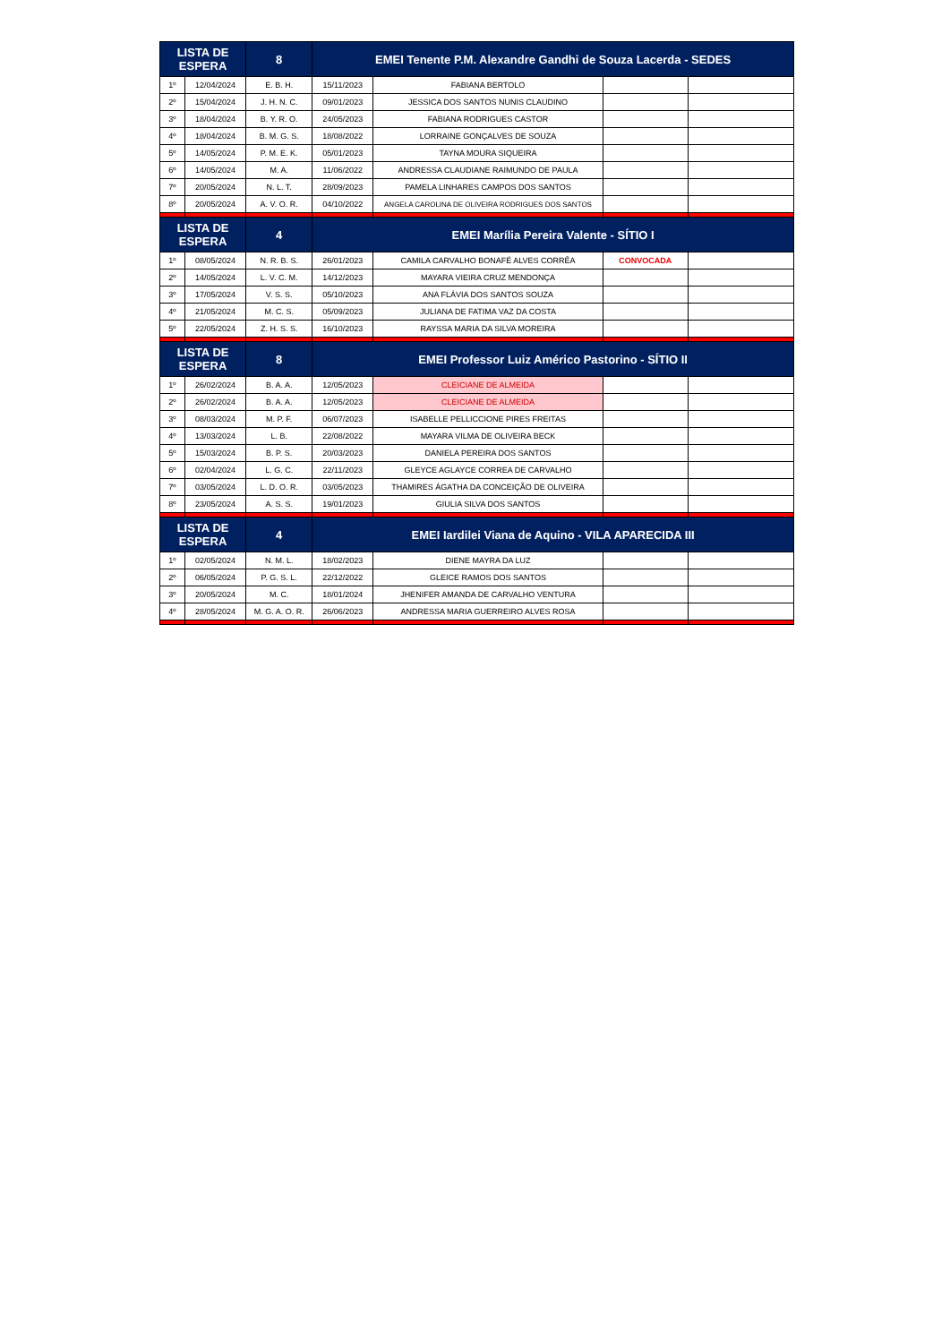| LISTA DE ESPERA | | 8 | EMEI Tenente P.M. Alexandre Gandhi de Souza Lacerda - SEDES | | | |
| --- | --- | --- | --- | --- | --- | --- |
| 1º | 12/04/2024 | E. B. H. | 15/11/2023 | FABIANA BERTOLO | | |
| 2º | 15/04/2024 | J. H. N. C. | 09/01/2023 | JESSICA DOS SANTOS NUNIS CLAUDINO | | |
| 3º | 18/04/2024 | B. Y. R. O. | 24/05/2023 | FABIANA RODRIGUES CASTOR | | |
| 4º | 18/04/2024 | B. M. G. S. | 18/08/2022 | LORRAINE GONÇALVES DE SOUZA | | |
| 5º | 14/05/2024 | P. M. E. K. | 05/01/2023 | TAYNA MOURA SIQUEIRA | | |
| 6º | 14/05/2024 | M. A. | 11/06/2022 | ANDRESSA CLAUDIANE RAIMUNDO DE PAULA | | |
| 7º | 20/05/2024 | N. L. T. | 28/09/2023 | PAMELA LINHARES CAMPOS DOS SANTOS | | |
| 8º | 20/05/2024 | A. V. O. R. | 04/10/2022 | ANGELA CAROLINA DE OLIVEIRA RODRIGUES DOS SANTOS | | |
| LISTA DE ESPERA | | 4 | EMEI Marília Pereira Valente - SÍTIO I | | | |
| 1º | 08/05/2024 | N. R. B. S. | 26/01/2023 | CAMILA CARVALHO BONAFÉ ALVES CORRÊA | CONVOCADA | |
| 2º | 14/05/2024 | L. V. C. M. | 14/12/2023 | MAYARA VIEIRA CRUZ MENDONÇA | | |
| 3º | 17/05/2024 | V. S. S. | 05/10/2023 | ANA FLÁVIA DOS SANTOS SOUZA | | |
| 4º | 21/05/2024 | M. C. S. | 05/09/2023 | JULIANA DE FATIMA VAZ DA COSTA | | |
| 5º | 22/05/2024 | Z. H. S. S. | 16/10/2023 | RAYSSA MARIA DA SILVA MOREIRA | | |
| LISTA DE ESPERA | | 8 | EMEI Professor Luiz Américo Pastorino - SÍTIO II | | | |
| 1º | 26/02/2024 | B. A. A. | 12/05/2023 | CLEICIANE DE ALMEIDA | | |
| 2º | 26/02/2024 | B. A. A. | 12/05/2023 | CLEICIANE DE ALMEIDA | | |
| 3º | 08/03/2024 | M. P. F. | 06/07/2023 | ISABELLE PELLICCIONE PIRES FREITAS | | |
| 4º | 13/03/2024 | L. B. | 22/08/2022 | MAYARA VILMA DE OLIVEIRA BECK | | |
| 5º | 15/03/2024 | B. P. S. | 20/03/2023 | DANIELA PEREIRA DOS SANTOS | | |
| 6º | 02/04/2024 | L. G. C. | 22/11/2023 | GLEYCE AGLAYCE CORREA DE CARVALHO | | |
| 7º | 03/05/2024 | L. D. O. R. | 03/05/2023 | THAMIRES ÁGATHA DA CONCEIÇÃO DE OLIVEIRA | | |
| 8º | 23/05/2024 | A. S. S. | 19/01/2023 | GIULIA SILVA DOS SANTOS | | |
| LISTA DE ESPERA | | 4 | EMEI Iardilei Viana de Aquino - VILA APARECIDA III | | | |
| 1º | 02/05/2024 | N. M. L. | 18/02/2023 | DIENE MAYRA DA LUZ | | |
| 2º | 06/05/2024 | P. G. S. L. | 22/12/2022 | GLEICE RAMOS DOS SANTOS | | |
| 3º | 20/05/2024 | M. C. | 18/01/2024 | JHENIFER AMANDA DE CARVALHO VENTURA | | |
| 4º | 28/05/2024 | M. G. A. O. R. | 26/06/2023 | ANDRESSA MARIA GUERREIRO ALVES ROSA | | |